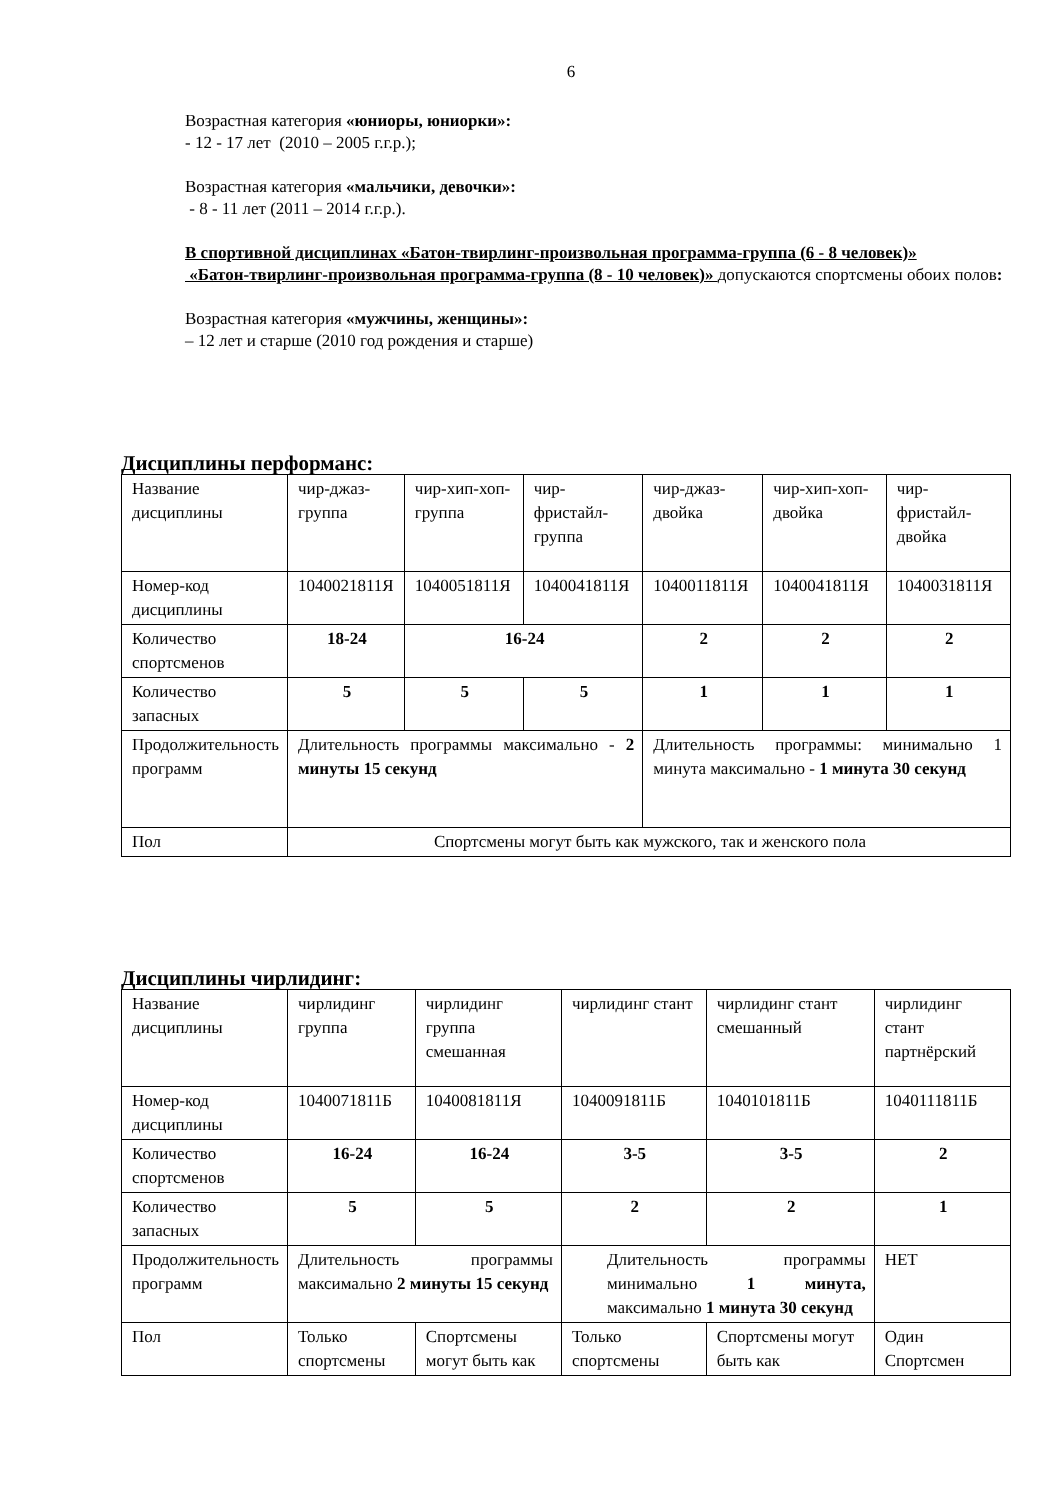6
Возрастная категория «юниоры, юниорки»:
- 12 - 17 лет (2010 – 2005 г.г.р.);
Возрастная категория «мальчики, девочки»:
- 8 - 11 лет (2011 – 2014 г.г.р.).
В спортивной дисциплинах «Батон-твирлинг-произвольная программа-группа (6 - 8 человек)»
«Батон-твирлинг-произвольная программа-группа (8 - 10 человек)» допускаются спортсмены обоих полов:
Возрастная категория «мужчины, женщины»:
– 12 лет и старше (2010 год рождения и старше)
Дисциплины перформанс:
| Название дисциплины | чир-джаз-группа | чир-хип-хоп-группа | чир-фристайл-группа | чир-джаз-двойка | чир-хип-хоп- двойка | чир-фристайл-двойка |
| Номер-код дисциплины | 1040021811Я | 1040051811Я | 1040041811Я | 1040011811Я | 1040041811Я | 1040031811Я |
| Количество спортсменов | 18-24 | 16-24 | | 2 | 2 | 2 |
| Количество запасных | 5 | 5 | 5 | 1 | 1 | 1 |
| Продолжительность программ | Длительность программы максимально - 2 минуты 15 секунд | | | Длительность программы: минимально 1 минута максимально - 1 минута 30 секунд | | |
| Пол | Спортсмены могут быть как мужского, так и женского пола | | | | | |
Дисциплины чирлидинг:
| Название дисциплины | чирлидинг группа | чирлидинг группа смешанная | чирлидинг стант | чирлидинг стант смешанный | чирлидинг стант партнёрский |
| Номер-код дисциплины | 1040071811Б | 1040081811Я | 1040091811Б | 1040101811Б | 1040111811Б |
| Количество спортсменов | 16-24 | 16-24 | 3-5 | 3-5 | 2 |
| Количество запасных | 5 | 5 | 2 | 2 | 1 |
| Продолжительность программ | Длительность программы максимально 2 минуты 15 секунд | | Длительность программы минимально 1 минута, максимально 1 минута 30 секунд | | НЕТ |
| Пол | Только спортсмены | Спортсмены могут быть как | Только спортсмены | Спортсмены могут быть как | Один Спортсмен |